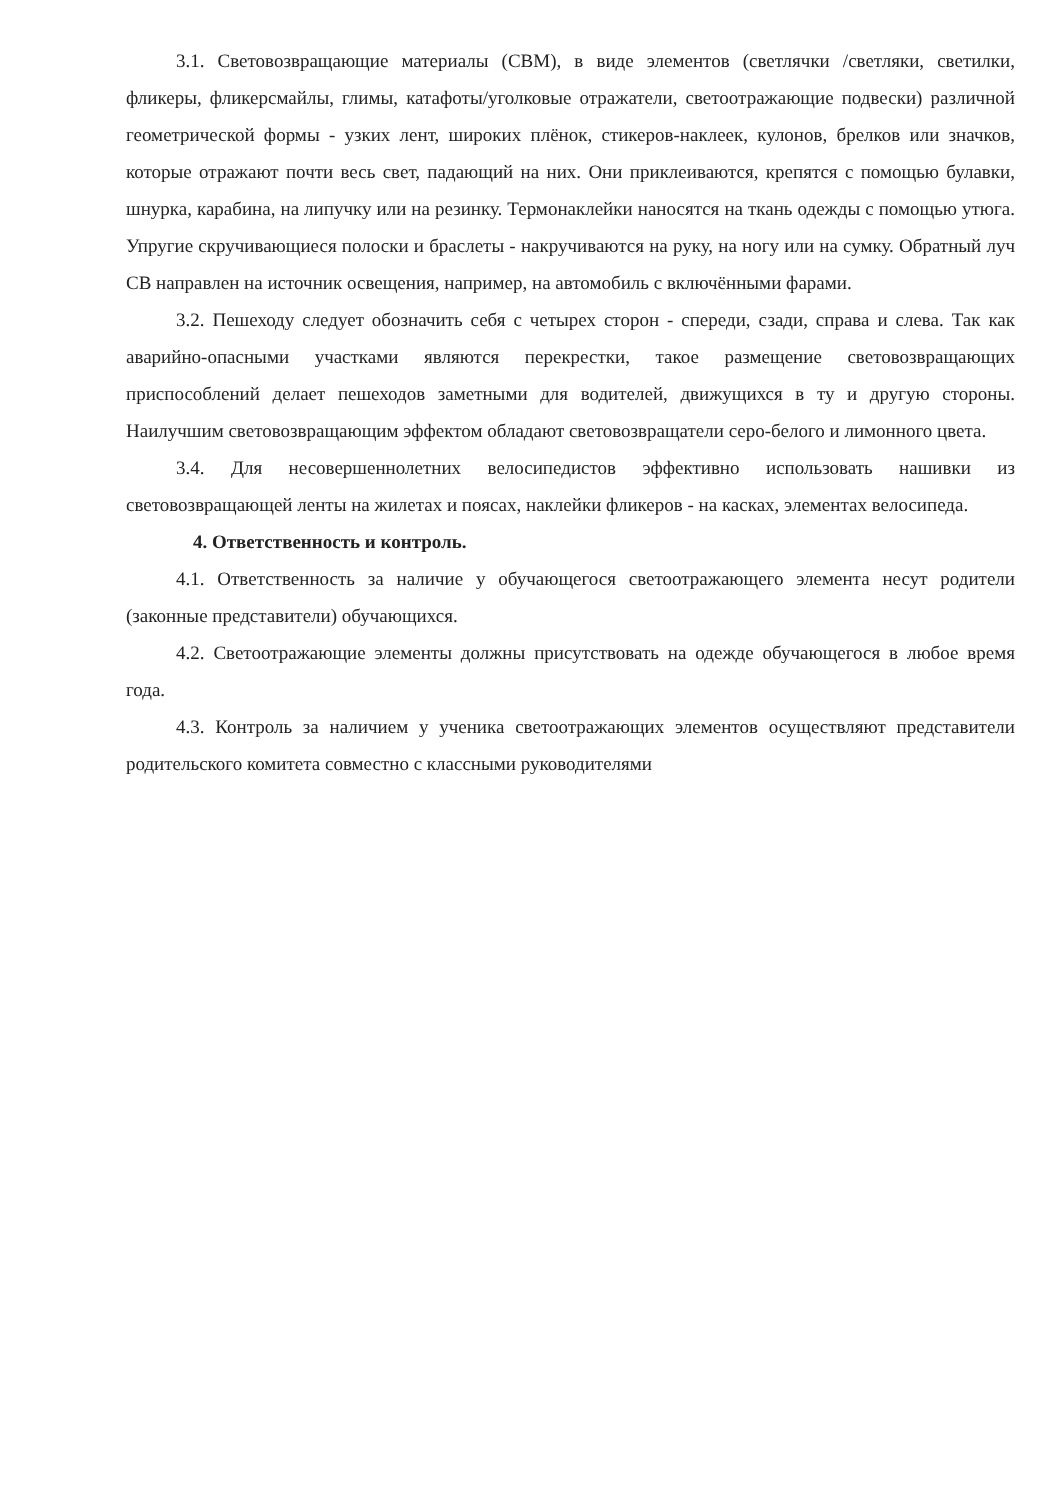3.1. Световозвращающие материалы (СВМ), в виде элементов (светлячки /светляки, светилки, фликеры, фликерсмайлы, глимы, катафоты/уголковые отражатели, светоотражающие подвески) различной геометрической формы - узких лент, широких плёнок, стикеров-наклеек, кулонов, брелков или значков, которые отражают почти весь свет, падающий на них. Они приклеиваются, крепятся с помощью булавки, шнурка, карабина, на липучку или на резинку. Термонаклейки наносятся на ткань одежды с помощью утюга. Упругие скручивающиеся полоски и браслеты - накручиваются на руку, на ногу или на сумку. Обратный луч СВ направлен на источник освещения, например, на автомобиль с включёнными фарами.
3.2. Пешеходу следует обозначить себя с четырех сторон - спереди, сзади, справа и слева. Так как аварийно-опасными участками являются перекрестки, такое размещение световозвращающих приспособлений делает пешеходов заметными для водителей, движущихся в ту и другую стороны. Наилучшим световозвращающим эффектом обладают световозвращатели серо-белого и лимонного цвета.
3.4. Для несовершеннолетних велосипедистов эффективно использовать нашивки из световозвращающей ленты на жилетах и поясах, наклейки фликеров - на касках, элементах велосипеда.
4. Ответственность и контроль.
4.1. Ответственность за наличие у обучающегося светоотражающего элемента несут родители (законные представители) обучающихся.
4.2. Светоотражающие элементы должны присутствовать на одежде обучающегося в любое время года.
4.3. Контроль за наличием у ученика светоотражающих элементов осуществляют представители родительского комитета совместно с классными руководителями